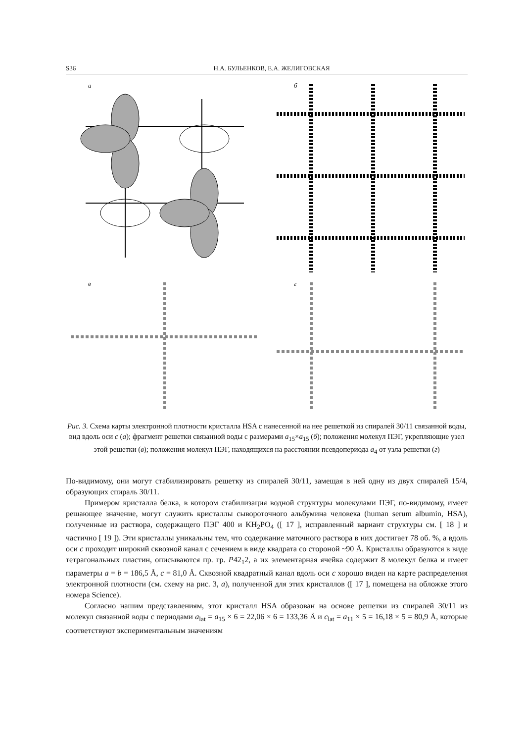S36 Н.А. БУЛЬЕНКОВ, Е.А. ЖЕЛИГОВСКАЯ
а
б
в
г
Рис. 3. Схема карты электронной плотности кристалла HSA с нанесенной на нее решеткой из спиралей 30/11 связанной воды, вид вдоль оси с (а); фрагмент решетки связанной воды с размерами a<sub>15</sub>×a<sub>15</sub> (б); положения молекул ПЭГ, укрепляющие узел этой решетки (в); положения молекул ПЭГ, находящихся на расстоянии псевдопериода a<sub>4</sub> от узла решетки (г)
По-видимому, они могут стабилизировать решетку из спиралей 30/11, замещая в ней одну из двух спиралей 15/4, образующих спираль 30/11.
Примером кристалла белка, в котором стабилизация водной структуры молекулами ПЭГ, по-видимому, имеет решающее значение, могут служить кристаллы сывороточного альбумина человека (human serum albumin, HSA), полученные из раствора, содержащего ПЭГ 400 и KH<sub>2</sub>PO<sub>4</sub> ([ 17 ], исправленный вариант структуры см. [ 18 ] и частично [ 19 ]). Эти кристаллы уникальны тем, что содержание маточного раствора в них достигает 78 об. %, а вдоль оси с проходит широкий сквозной канал с сечением в виде квадрата со стороной ~90 Å. Кристаллы образуются в виде тетрагональных пластин, описываются пр. гр. P42<sub>1</sub>2, а их элементарная ячейка содержит 8 молекул белка и имеет параметры a = b = 186,5 Å, c = 81,0 Å. Сквозной квадратный канал вдоль оси с хорошо виден на карте распределения электронной плотности (см. схему на рис. 3, а), полученной для этих кристаллов ([ 17 ], помещена на обложке этого номера Science).
Согласно нашим представлениям, этот кристалл HSA образован на основе решетки из спиралей 30/11 из молекул связанной воды с периодами a<sub>lat</sub> = a<sub>15</sub> × 6 = 22,06 × 6 = 133,36 Å и c<sub>lat</sub> = a<sub>11</sub> × 5 = 16,18 × 5 = 80,9 Å, которые соответствуют экспериментальным значениям